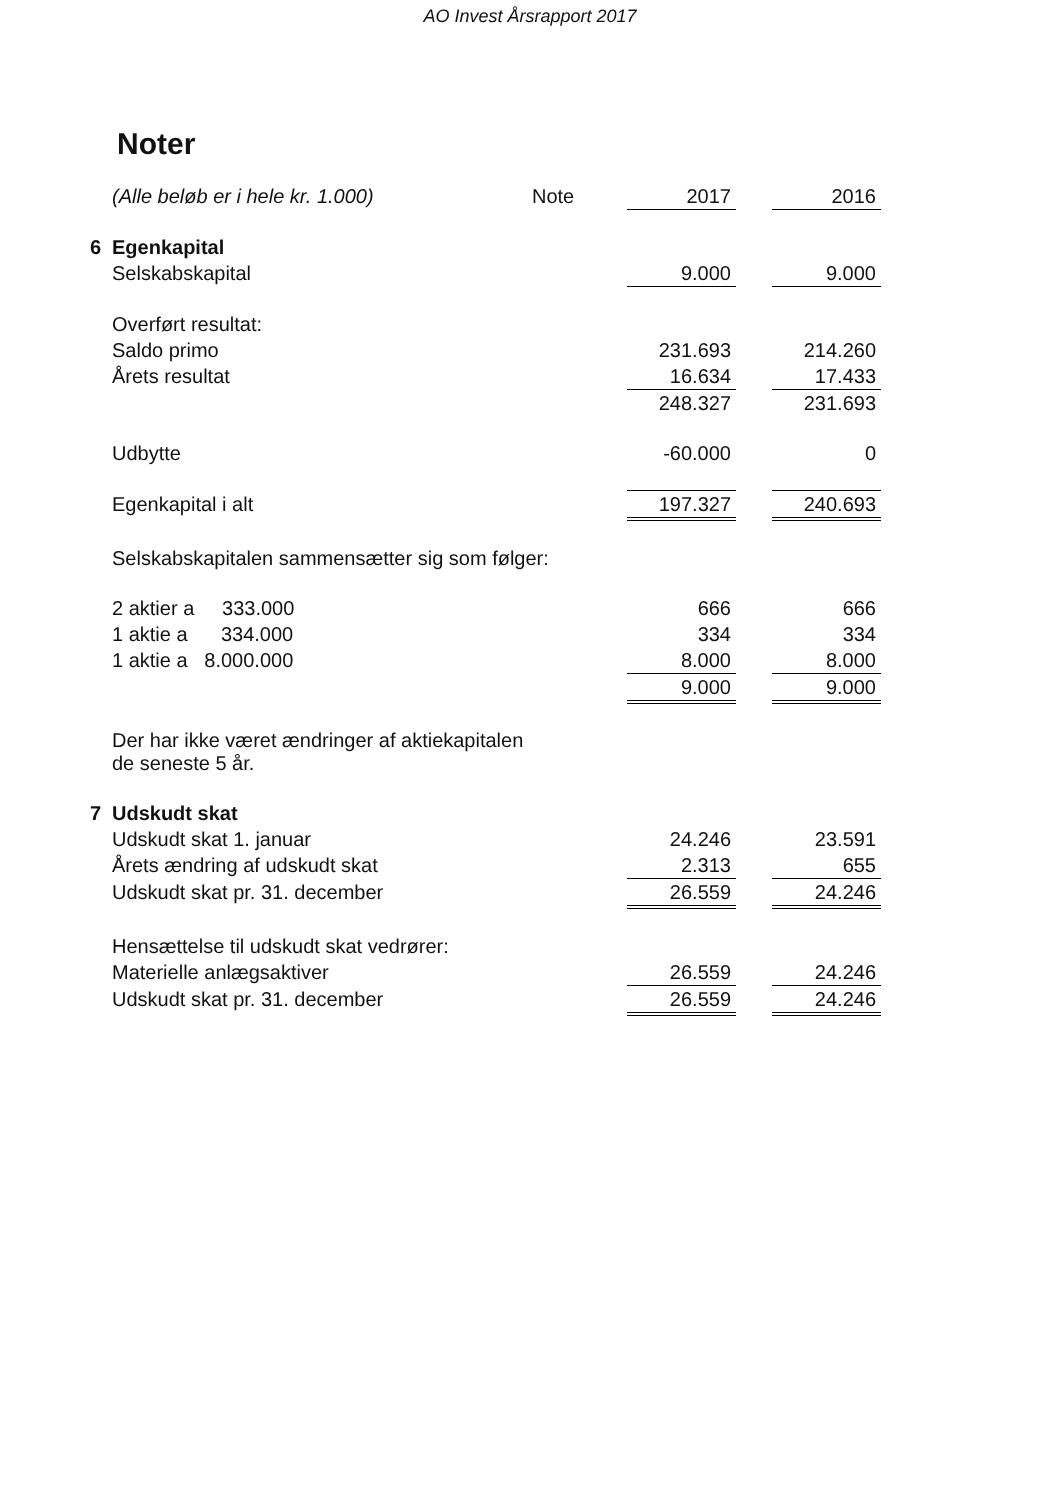AO Invest Årsrapport 2017
Noter
| | (Alle beløb er i hele kr. 1.000) | Note | 2017 | | 2016 |
| 6 | Egenkapital | | | | |
| | Selskabskapital | | 9.000 | | 9.000 |
| | Overført resultat: | | | | |
| | Saldo primo | | 231.693 | | 214.260 |
| | Årets resultat | | 16.634 | | 17.433 |
| | | | 248.327 | | 231.693 |
| | Udbytte | | -60.000 | | 0 |
| | Egenkapital i alt | | 197.327 | | 240.693 |
| | Selskabskapitalen sammensætter sig som følger: | | | | |
| | 2 aktier a 333.000 | | 666 | | 666 |
| | 1 aktie a 334.000 | | 334 | | 334 |
| | 1 aktie a 8.000.000 | | 8.000 | | 8.000 |
| | | | 9.000 | | 9.000 |
| | Der har ikke været ændringer af aktiekapitalen de seneste 5 år. | | | | |
| 7 | Udskudt skat | | | | |
| | Udskudt skat 1. januar | | 24.246 | | 23.591 |
| | Årets ændring af udskudt skat | | 2.313 | | 655 |
| | Udskudt skat pr. 31. december | | 26.559 | | 24.246 |
| | Hensættelse til udskudt skat vedrører: | | | | |
| | Materielle anlægsaktiver | | 26.559 | | 24.246 |
| | Udskudt skat pr. 31. december | | 26.559 | | 24.246 |